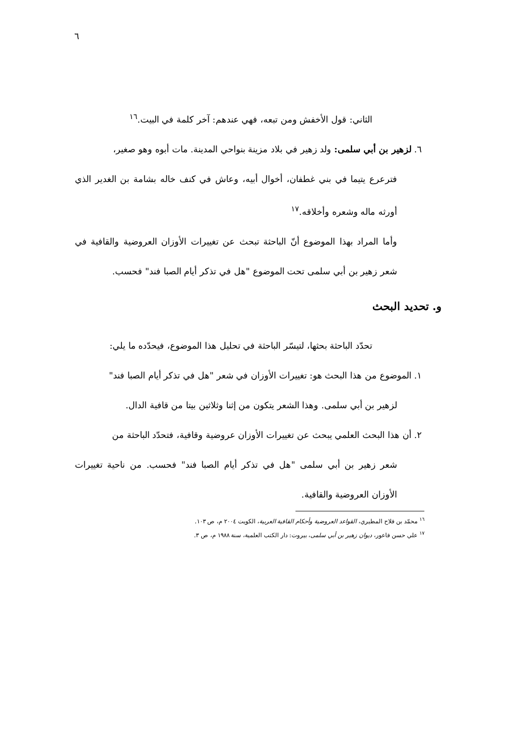٦
الثاني: قول الأخفش ومن تبعه، فهي عندهم: آخر كلمة في البيت.<sup>١٦</sup>
٦. لزهير بن أبي سلمى: ولد زهير في بلاد مزينة بنواحي المدينة. مات أبوه وهو صغير،
فترعرع يتيما في بني غطفان، أخوال أبيه، وعاش في كنف خاله بشامة بن الغدير الذي أورثه ماله وشعره وأخلاقه.<sup>١٧</sup>
وأما المراد بهذا الموضوع أنّ الباحثة تبحث عن تغييرات الأوزان العروضية والقافية في شعر زهير بن أبي سلمى تحت الموضوع "هل في تذكر أيام الصبا فند" فحسب.
و. تحديد البحث
تحدّد الباحثة بحثها، لتيسّر الباحثة في تحليل هذا الموضوع، فيحدّده ما يلي:
١. الموضوع من هذا البحث هو: تغييرات الأوزان في شعر "هل في تذكر أيام الصبا فند"
لزهير بن أبي سلمى. وهذا الشعر يتكون من إثنا وثلاثين بيتا من قافية الدال.
٢. أن هذا البحث العلمي يبحث عن تغييرات الأوزان عروضية وقافية، فتحدّد الباحثة من
شعر زهير بن أبي سلمى "هل في تذكر أيام الصبا فند" فحسب. من ناحية تغييرات الأوزان العروضية والقافية.
<sup>١٦</sup> محمّد بن فلاح المطيري، القواعد العروضية وأحكام القافية العربية، الكويت ٢٠٠٤ م، ص ١٠٣.
<sup>١٧</sup> علي حسن فاعور، ديوان زهير بن أبي سلمى، بيروت: دار الكتب العلمية، سنة ١٩٨٨ م، ص ٣.